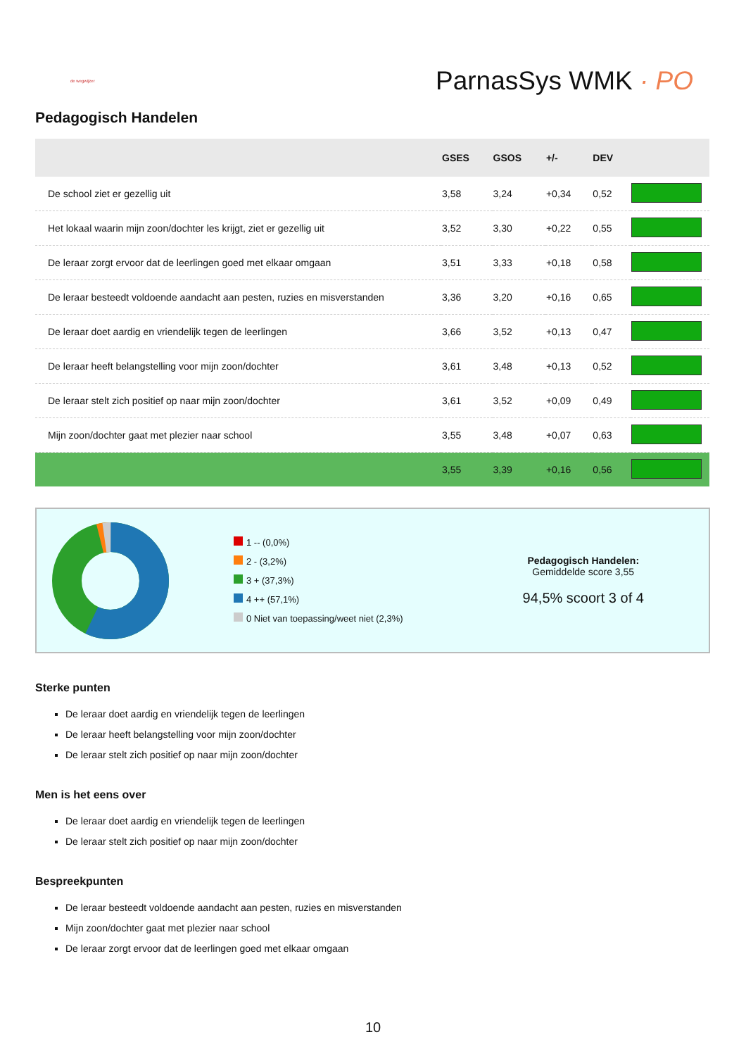de wegwijzer
ParnasSys WMK · PO
Pedagogisch Handelen
| | GSES | GSOS | +/- | DEV | |
| --- | --- | --- | --- | --- | --- |
| De school ziet er gezellig uit | 3,58 | 3,24 | +0,34 | 0,52 | |
| Het lokaal waarin mijn zoon/dochter les krijgt, ziet er gezellig uit | 3,52 | 3,30 | +0,22 | 0,55 | |
| De leraar zorgt ervoor dat de leerlingen goed met elkaar omgaan | 3,51 | 3,33 | +0,18 | 0,58 | |
| De leraar besteedt voldoende aandacht aan pesten, ruzies en misverstanden | 3,36 | 3,20 | +0,16 | 0,65 | |
| De leraar doet aardig en vriendelijk tegen de leerlingen | 3,66 | 3,52 | +0,13 | 0,47 | |
| De leraar heeft belangstelling voor mijn zoon/dochter | 3,61 | 3,48 | +0,13 | 0,52 | |
| De leraar stelt zich positief op naar mijn zoon/dochter | 3,61 | 3,52 | +0,09 | 0,49 | |
| Mijn zoon/dochter gaat met plezier naar school | 3,55 | 3,48 | +0,07 | 0,63 | |
| | 3,55 | 3,39 | +0,16 | 0,56 | |
1 -- (0,0%)
2 - (3,2%)
3 + (37,3%)
4 ++ (57,1%)
0 Niet van toepassing/weet niet (2,3%)
Pedagogisch Handelen:
Gemiddelde score 3,55
94,5% scoort 3 of 4
Sterke punten
De leraar doet aardig en vriendelijk tegen de leerlingen
De leraar heeft belangstelling voor mijn zoon/dochter
De leraar stelt zich positief op naar mijn zoon/dochter
Men is het eens over
De leraar doet aardig en vriendelijk tegen de leerlingen
De leraar stelt zich positief op naar mijn zoon/dochter
Bespreekpunten
De leraar besteedt voldoende aandacht aan pesten, ruzies en misverstanden
Mijn zoon/dochter gaat met plezier naar school
De leraar zorgt ervoor dat de leerlingen goed met elkaar omgaan
10